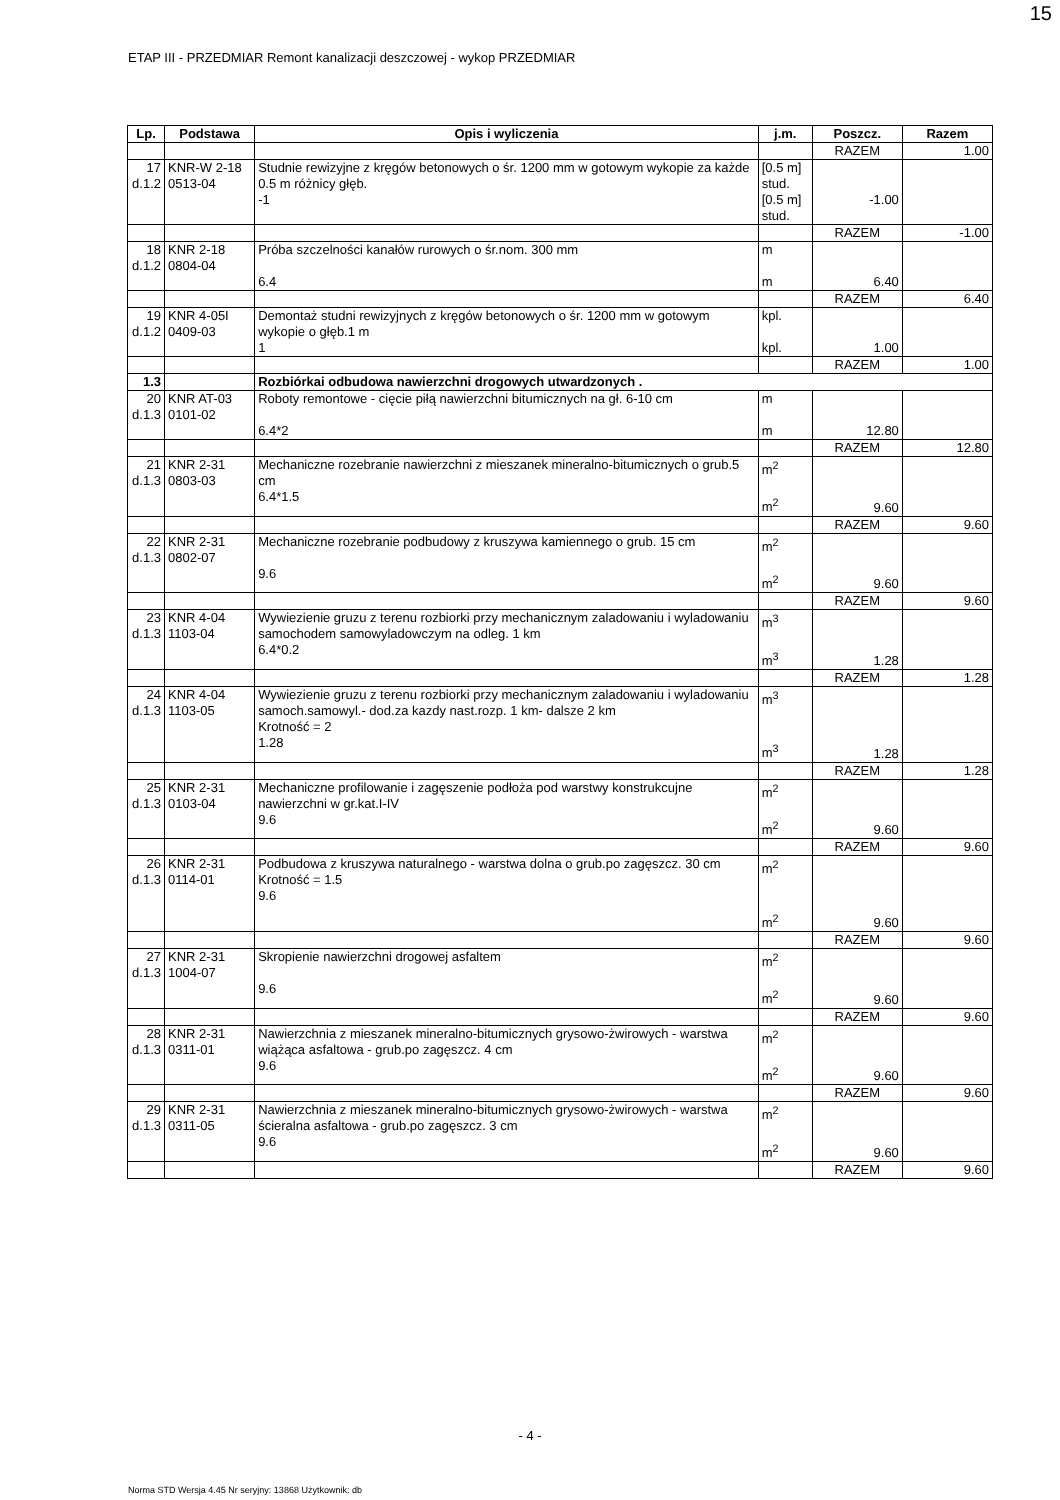15
ETAP III - PRZEDMIAR Remont kanalizacji deszczowej - wykop PRZEDMIAR
| Lp. | Podstawa | Opis i wyliczenia | j.m. | Poszcz. | Razem |
| --- | --- | --- | --- | --- | --- |
| | | | | RAZEM | 1.00 |
| 17 d.1.2 | KNR-W 2-18 0513-04 | Studnie rewizyjne z kręgów betonowych o śr. 1200 mm w gotowym wykopie za każde 0.5 m różnicy głęb. -1 | [0.5 m] stud. [0.5 m] stud. | -1.00 | |
| | | | | RAZEM | -1.00 |
| 18 d.1.2 | KNR 2-18 0804-04 | Próba szczelności kanałów rurowych o śr.nom. 300 mm 6.4 | m m | 6.40 | |
| | | | | RAZEM | 6.40 |
| 19 d.1.2 | KNR 4-05I 0409-03 | Demontaż studni rewizyjnych z kręgów betonowych o śr. 1200 mm w gotowym wykopie o głęb.1 m 1 | kpl. kpl. | 1.00 | |
| | | | | RAZEM | 1.00 |
| 1.3 | | Rozbiórkai odbudowa nawierzchni drogowych utwardzonych . | | | |
| 20 d.1.3 | KNR AT-03 0101-02 | Roboty remontowe - cięcie piłą nawierzchni bitumicznych na gł. 6-10 cm 6.4*2 | m m | 12.80 | |
| | | | | RAZEM | 12.80 |
| 21 d.1.3 | KNR 2-31 0803-03 | Mechaniczne rozebranie nawierzchni z mieszanek mineralno-bitumicznych o grub.5 cm 6.4*1.5 | m<sup>2</sup> m<sup>2</sup> | 9.60 | |
| | | | | RAZEM | 9.60 |
| 22 d.1.3 | KNR 2-31 0802-07 | Mechaniczne rozebranie podbudowy z kruszywa kamiennego o grub. 15 cm 9.6 | m<sup>2</sup> m<sup>2</sup> | 9.60 | |
| | | | | RAZEM | 9.60 |
| 23 d.1.3 | KNR 4-04 1103-04 | Wywiezienie gruzu z terenu rozbiorki przy mechanicznym zaladowaniu i wyladowaniu samochodem samowyladowczym na odleg. 1 km 6.4*0.2 | m<sup>3</sup> m<sup>3</sup> | 1.28 | |
| | | | | RAZEM | 1.28 |
| 24 d.1.3 | KNR 4-04 1103-05 | Wywiezienie gruzu z terenu rozbiorki przy mechanicznym zaladowaniu i wyladowaniu samoch.samowyl.- dod.za kazdy nast.rozp. 1 km- dalsze 2 km Krotność = 2 1.28 | m<sup>3</sup> m<sup>3</sup> | 1.28 | |
| | | | | RAZEM | 1.28 |
| 25 d.1.3 | KNR 2-31 0103-04 | Mechaniczne profilowanie i zagęszenie podłoża pod warstwy konstrukcujne nawierzchni w gr.kat.I-IV 9.6 | m<sup>2</sup> m<sup>2</sup> | 9.60 | |
| | | | | RAZEM | 9.60 |
| 26 d.1.3 | KNR 2-31 0114-01 | Podbudowa z kruszywa naturalnego - warstwa dolna o grub.po zagęszcz. 30 cm Krotność = 1.5 9.6 | m<sup>2</sup> m<sup>2</sup> | 9.60 | |
| | | | | RAZEM | 9.60 |
| 27 d.1.3 | KNR 2-31 1004-07 | Skropienie nawierzchni drogowej asfaltem 9.6 | m<sup>2</sup> m<sup>2</sup> | 9.60 | |
| | | | | RAZEM | 9.60 |
| 28 d.1.3 | KNR 2-31 0311-01 | Nawierzchnia z mieszanek mineralno-bitumicznych grysowo-żwirowych - warstwa wiążąca asfaltowa - grub.po zagęszcz. 4 cm 9.6 | m<sup>2</sup> m<sup>2</sup> | 9.60 | |
| | | | | RAZEM | 9.60 |
| 29 d.1.3 | KNR 2-31 0311-05 | Nawierzchnia z mieszanek mineralno-bitumicznych grysowo-żwirowych - warstwa ścieralna asfaltowa - grub.po zagęszcz. 3 cm 9.6 | m<sup>2</sup> m<sup>2</sup> | 9.60 | |
| | | | | RAZEM | 9.60 |
- 4 -
Norma STD Wersja 4.45 Nr seryjny: 13868 Użytkownik: db